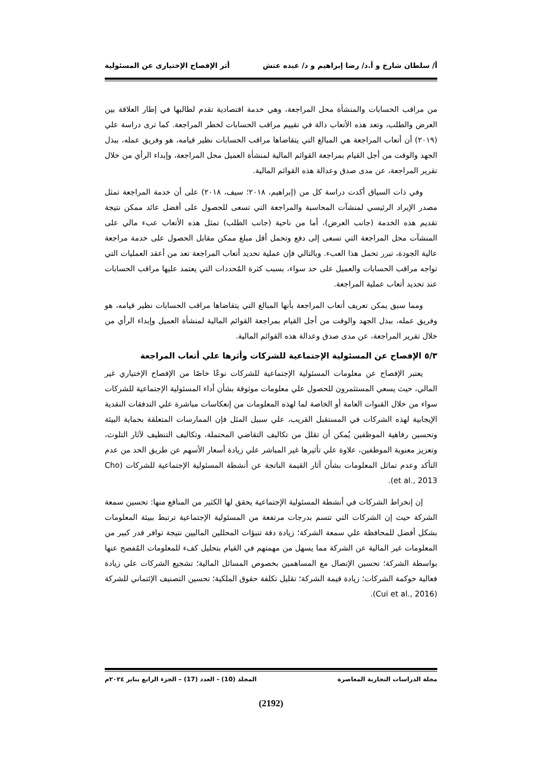أ/ سلطان شارخ و أ.د/ رضا إبراهيم و د/ عبده عتش أثر الإفصاح الإختيارى عن المسئولية
من مراقب الحسابات والمنشأة محل المراجعة، وهي خدمة اقتصادية تقدم لطالبها في إطار العلاقة بين العرض والطلب، وتعد هذه الأتعاب دالة في تقييم مراقب الحسابات لخطر المراجعة. كما ترى دراسة علي (٢٠١٩) أن أتعاب المراجعة هي المبالغ التي يتقاضاها مراقب الحسابات نظير قيامه، هو وفريق عمله، ببذل الجهد والوقت من أجل القيام بمراجعة القوائم المالية لمنشأة العميل محل المراجعة، وإبداء الرأي من خلال تقرير المراجعة، عن مدى صدق وعدالة هذه القوائم المالية.
وفي ذات السياق أكدت دراسة كل من (إبراهيم، ٢٠١٨؛ سيف، ٢٠١٨) على أن خدمة المراجعة تمثل مصدر الإيراد الرئيسي لمنشآت المحاسبة والمراجعة التي تسعى للحصول على أفضل عائد ممكن نتيجة تقديم هذه الخدمة (جانب العرض)، أما من ناحية (جانب الطلب) تمثل هذه الأتعاب عبء مالي على المنشآت محل المراجعة التي تسعى إلى دفع وتحمل أقل مبلغ ممكن مقابل الحصول على خدمة مراجعة عالية الجودة، تبرر تحمل هذا العبء. وبالتالي فإن عملية تحديد أتعاب المراجعة تعد من أعقد العمليات التي تواجه مراقب الحسابات والعميل على حد سواء، بسبب كثرة المُحددات التي يعتمد عليها مراقب الحسابات عند تحديد أتعاب عملية المراجعة.
ومما سبق يمكن تعريف أتعاب المراجعة بأنها المبالغ التي يتقاضاها مراقب الحسابات نظير قيامه، هو وفريق عمله، ببذل الجهد والوقت من أجل القيام بمراجعة القوائم المالية لمنشأة العميل وإبداء الرأي من خلال تقرير المراجعة، عن مدى صدق وعدالة هذه القوائم المالية.
٥/٣ الإفصاح عن المسئولية الإجتماعية للشركات وأثرها علي أتعاب المراجعة
يعتبر الإفصاح عن معلومات المسئولية الإجتماعية للشركات نوعًا خاصًا من الإفصاح الإختياري غير المالي، حيث يسعي المستثمرون للحصول علي معلومات موثوقة بشأن أداء المسئولية الإجتماعية للشركات سواء من خلال القنوات العامة أو الخاصة لما لهذه المعلومات من إنعكاسات مباشرة علي التدفقات النقدية الإيجابية لهذه الشركات في المستقبل القريب، علي سبيل المثل فإن الممارسات المتعلقة بحماية البيئة وتحسين رفاهية الموظفين يُمكن أن تقلل من تكاليف التقاضي المحتملة، وتكاليف التنظيف لآثار التلوث، وتعزيز معنوية الموظفين، علاوة علي تأثيرها غير المباشر علي زيادة أسعار الأسهم عن طريق الحد من عدم التأكد وعدم تماثل المعلومات بشأن آثار القيمة الناتجة عن أنشطة المسئولية الإجتماعية للشركات (Cho et al., 2013).
إن إنخراط الشركات في أنشطة المسئولية الإجتماعية يحقق لها الكثير من المنافع منها: تحسين سمعة الشركة حيث إن الشركات التي تتسم بدرجات مرتفعة من المسئولية الإجتماعية ترتبط ببيئة المعلومات بشكل أفضل للمحافظة علي سمعة الشركة؛ زيادة دقة تنبؤات المحللين الماليين نتيجة توافر قدر كبير من المعلومات غير المالية عن الشركة مما يسهل من مهمتهم في القيام بتحليل كفء للمعلومات المُفصح عنها بواسطة الشركة؛ تحسين الإتصال مع المساهمين بخصوص المسائل المالية؛ تشجيع الشركات علي زيادة فعالية حوكمة الشركات؛ زيادة قيمة الشركة؛ تقليل تكلفة حقوق الملكية؛ تحسين التصنيف الإئتماني للشركة (Cui et al., 2016).
مجلة الدراسات التجارية المعاصرة المجلد (10) - العدد (17) – الجزء الرابع يناير ٢٠٢٤م
(2192)